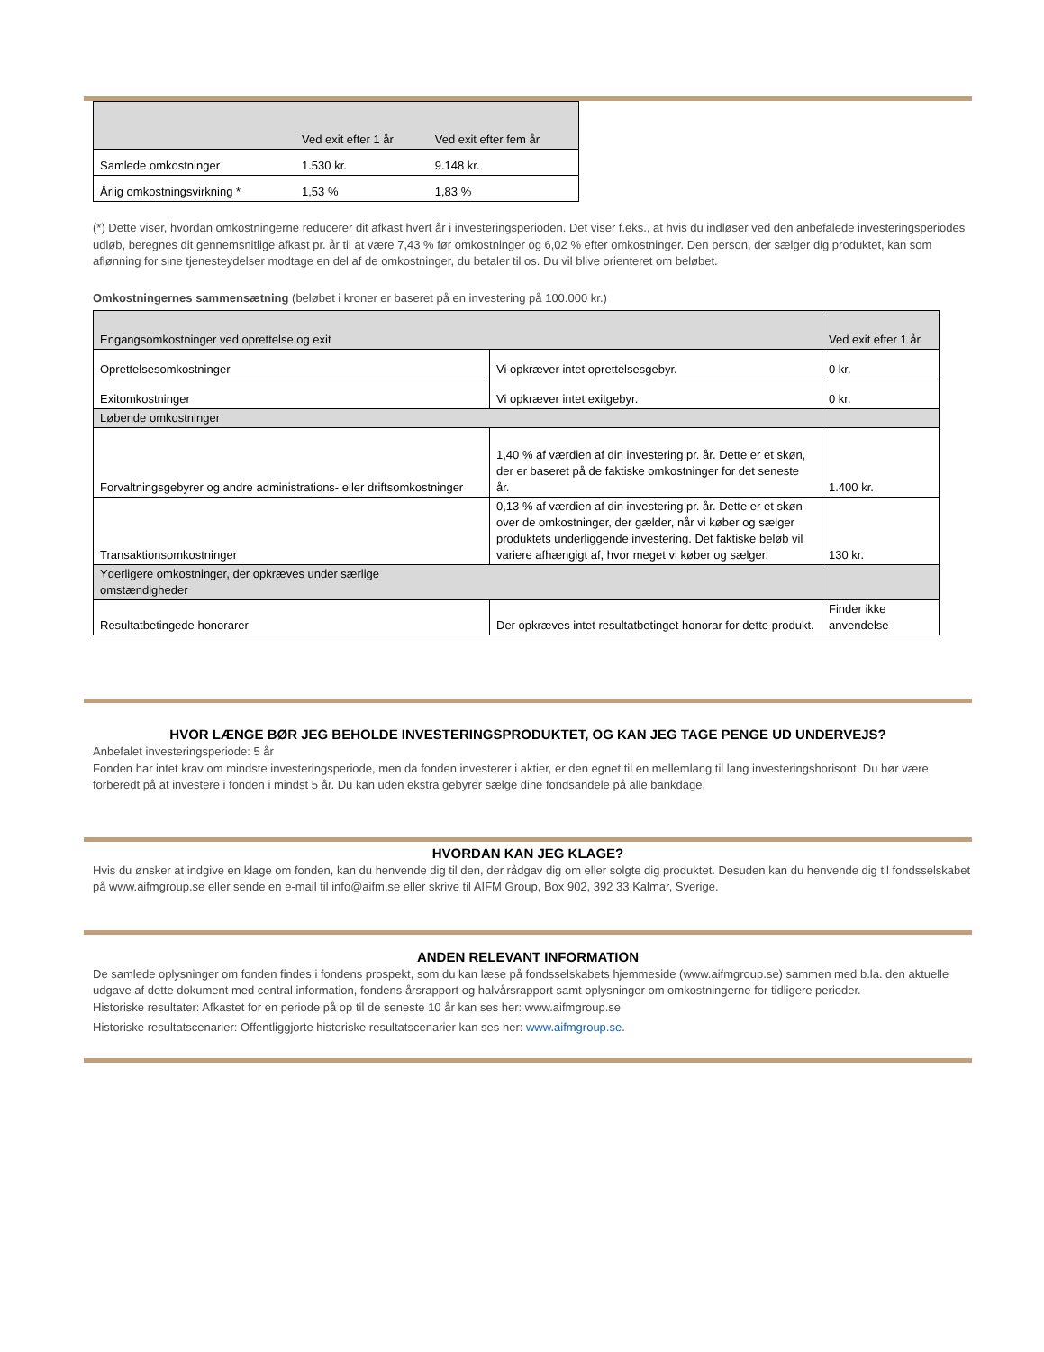| | Ved exit efter 1 år | Ved exit efter fem år |
| Samlede omkostninger | 1.530 kr. | 9.148 kr. |
| Årlig omkostningsvirkning * | 1,53 % | 1,83 % |
(*) Dette viser, hvordan omkostningerne reducerer dit afkast hvert år i investeringsperioden. Det viser f.eks., at hvis du indløser ved den anbefalede investeringsperiodes udløb, beregnes dit gennemsnitlige afkast pr. år til at være 7,43 % før omkostninger og 6,02 % efter omkostninger. Den person, der sælger dig produktet, kan som aflønning for sine tjenesteydelser modtage en del af de omkostninger, du betaler til os. Du vil blive orienteret om beløbet.
Omkostningernes sammensætning (beløbet i kroner er baseret på en investering på 100.000 kr.)
| Engangsomkostninger ved oprettelse og exit | | Ved exit efter 1 år |
| Oprettelsesomkostninger | Vi opkræver intet oprettelsesgebyr. | 0 kr. |
| Exitomkostninger | Vi opkræver intet exitgebyr. | 0 kr. |
| Løbende omkostninger | | |
| Forvaltningsgebyrer og andre administrations- eller driftsomkostninger | 1,40 % af værdien af din investering pr. år. Dette er et skøn, der er baseret på de faktiske omkostninger for det seneste år. | 1.400 kr. |
| Transaktionsomkostninger | 0,13 % af værdien af din investering pr. år. Dette er et skøn over de omkostninger, der gælder, når vi køber og sælger produktets underliggende investering. Det faktiske beløb vil variere afhængigt af, hvor meget vi køber og sælger. | 130 kr. |
| Yderligere omkostninger, der opkræves under særlige omstændigheder | | |
| Resultatbetingede honorarer | Der opkræves intet resultatbetinget honorar for dette produkt. | Finder ikke anvendelse |
HVOR LÆNGE BØR JEG BEHOLDE INVESTERINGSPRODUKTET, OG KAN JEG TAGE PENGE UD UNDERVEJS?
Anbefalet investeringsperiode: 5 år
Fonden har intet krav om mindste investeringsperiode, men da fonden investerer i aktier, er den egnet til en mellemlang til lang investeringshorisont. Du bør være forberedt på at investere i fonden i mindst 5 år. Du kan uden ekstra gebyrer sælge dine fondsandele på alle bankdage.
HVORDAN KAN JEG KLAGE?
Hvis du ønsker at indgive en klage om fonden, kan du henvende dig til den, der rådgav dig om eller solgte dig produktet. Desuden kan du henvende dig til fondsselskabet på www.aifmgroup.se eller sende en e-mail til info@aifm.se eller skrive til AIFM Group, Box 902, 392 33 Kalmar, Sverige.
ANDEN RELEVANT INFORMATION
De samlede oplysninger om fonden findes i fondens prospekt, som du kan læse på fondsselskabets hjemmeside (www.aifmgroup.se) sammen med b.la. den aktuelle udgave af dette dokument med central information, fondens årsrapport og halvårsrapport samt oplysninger om omkostningerne for tidligere perioder.
Historiske resultater: Afkastet for en periode på op til de seneste 10 år kan ses her: www.aifmgroup.se
Historiske resultatscenarier: Offentliggjorte historiske resultatscenarier kan ses her: www.aifmgroup.se.